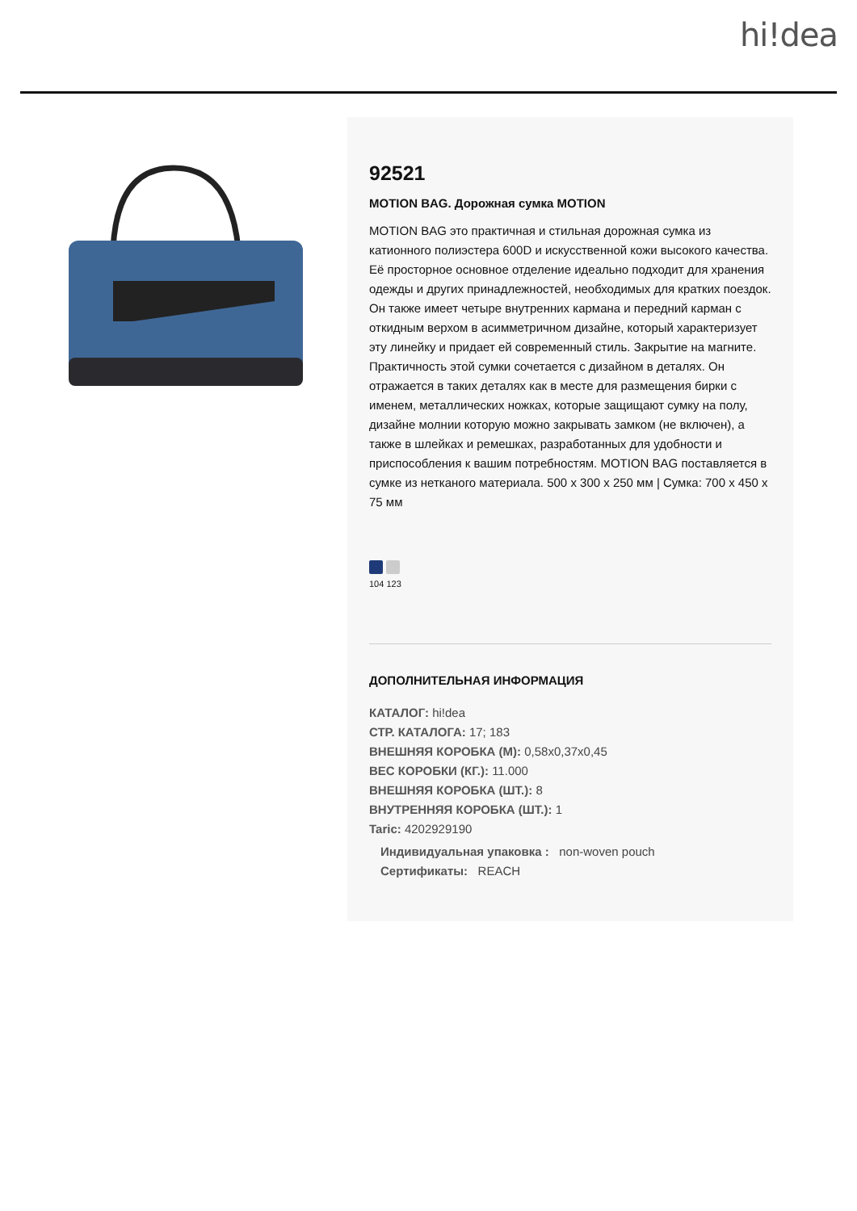hi!dea
92521
MOTION BAG. Дорожная сумка MOTION
MOTION BAG это практичная и стильная дорожная сумка из катионного полиэстера 600D и искусственной кожи высокого качества. Её просторное основное отделение идеально подходит для хранения одежды и других принадлежностей, необходимых для кратких поездок. Он также имеет четыре внутренних кармана и передний карман с откидным верхом в асимметричном дизайне, который характеризует эту линейку и придает ей современный стиль. Закрытие на магните. Практичность этой сумки сочетается с дизайном в деталях. Он отражается в таких деталях как в месте для размещения бирки с именем, металлических ножках, которые защищают сумку на полу, дизайне молнии которую можно закрывать замком (не включен), а также в шлейках и ремешках, разработанных для удобности и приспособления к вашим потребностям. MOTION BAG поставляется в сумке из нетканого материала. 500 x 300 x 250 мм | Сумка: 700 x 450 x 75 мм
104 123
ДОПОЛНИТЕЛЬНАЯ ИНФОРМАЦИЯ
КАТАЛОГ: hi!dea
СТР. КАТАЛОГА: 17; 183
ВНЕШНЯЯ КОРОБКА (М): 0,58x0,37x0,45
ВЕС КОРОБКИ (КГ.): 11.000
ВНЕШНЯЯ КОРОБКА (ШТ.): 8
ВНУТРЕННЯЯ КОРОБКА (ШТ.): 1
Taric: 4202929190
Индивидуальная упаковка : non-woven pouch
Сертификаты: REACH